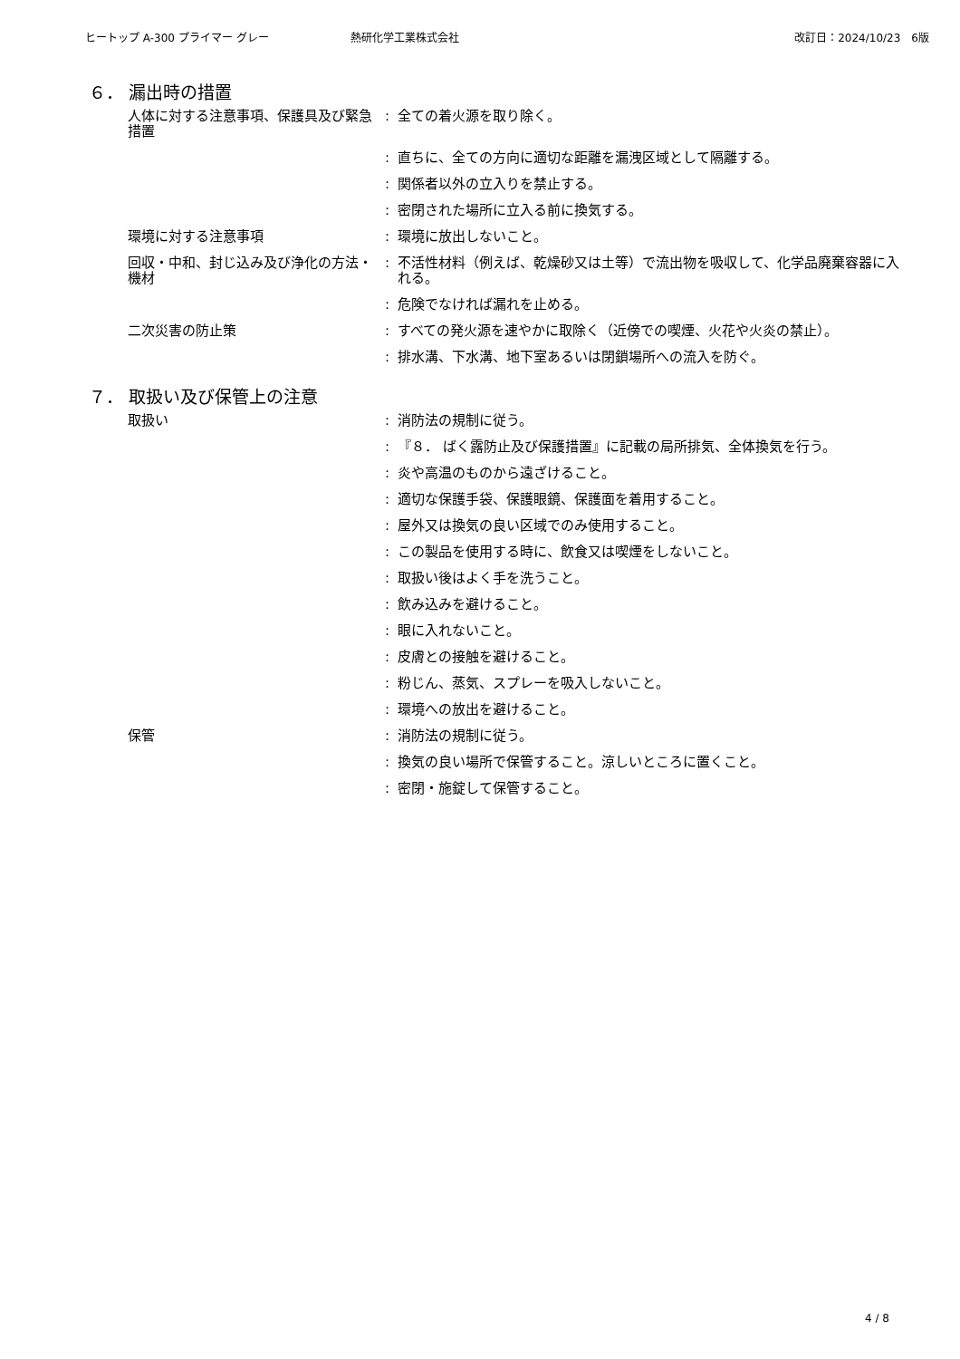ヒートップ A-300 プライマー グレー 熱研化学工業株式会社 改訂日：2024/10/23　6版
６． 漏出時の措置
人体に対する注意事項、保護具及び緊急措置
: 全ての着火源を取り除く。
: 直ちに、全ての方向に適切な距離を漏洩区域として隔離する。
: 関係者以外の立入りを禁止する。
: 密閉された場所に立入る前に換気する。
環境に対する注意事項 : 環境に放出しないこと。
回収・中和、封じ込み及び浄化の方法・機材
: 不活性材料（例えば、乾燥砂又は土等）で流出物を吸収して、化学品廃棄容器に入れる。
: 危険でなければ漏れを止める。
二次災害の防止策 : すべての発火源を速やかに取除く（近傍での喫煙、火花や火炎の禁止）。
: 排水溝、下水溝、地下室あるいは閉鎖場所への流入を防ぐ。
７． 取扱い及び保管上の注意
取扱い : 消防法の規制に従う。
: 『８． ばく露防止及び保護措置』に記載の局所排気、全体換気を行う。
: 炎や高温のものから遠ざけること。
: 適切な保護手袋、保護眼鏡、保護面を着用すること。
: 屋外又は換気の良い区域でのみ使用すること。
: この製品を使用する時に、飲食又は喫煙をしないこと。
: 取扱い後はよく手を洗うこと。
: 飲み込みを避けること。
: 眼に入れないこと。
: 皮膚との接触を避けること。
: 粉じん、蒸気、スプレーを吸入しないこと。
: 環境への放出を避けること。
保管 : 消防法の規制に従う。
: 換気の良い場所で保管すること。涼しいところに置くこと。
: 密閉・施錠して保管すること。
4 / 8